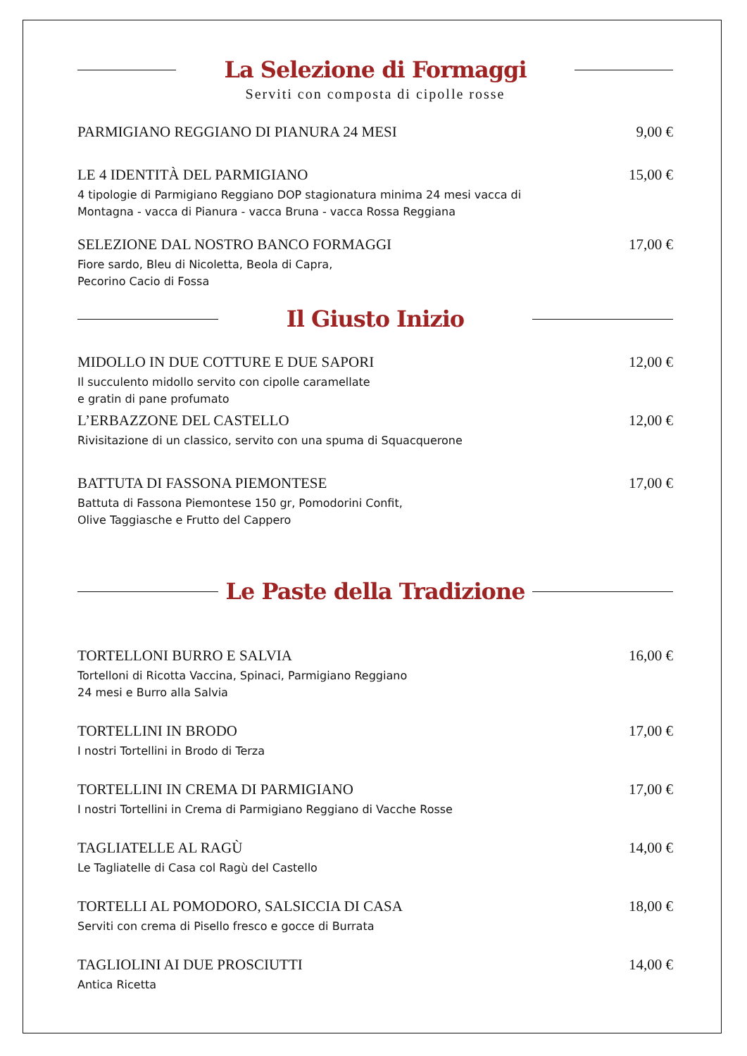La Selezione di Formaggi
Serviti con composta di cipolle rosse
PARMIGIANO REGGIANO DI PIANURA 24 MESI
9,00 €
LE 4 IDENTITÀ DEL PARMIGIANO
4 tipologie di Parmigiano Reggiano DOP stagionatura minima 24 mesi vacca di
Montagna - vacca di Pianura - vacca Bruna - vacca Rossa Reggiana
15,00 €
SELEZIONE DAL NOSTRO BANCO FORMAGGI
Fiore sardo, Bleu di Nicoletta, Beola di Capra,
Pecorino Cacio di Fossa
17,00 €
Il Giusto Inizio
MIDOLLO IN DUE COTTURE E DUE SAPORI
Il succulento midollo servito con cipolle caramellate
e gratin di pane profumato
12,00 €
L’ERBAZZONE DEL CASTELLO
Rivisitazione di un classico, servito con una spuma di Squacquerone
12,00 €
BATTUTA DI FASSONA PIEMONTESE
Battuta di Fassona Piemontese 150 gr, Pomodorini Confit,
Olive Taggiasche e Frutto del Cappero
17,00 €
Le Paste della Tradizione
TORTELLONI BURRO E SALVIA
Tortelloni di Ricotta Vaccina, Spinaci, Parmigiano Reggiano
24 mesi e Burro alla Salvia
16,00 €
TORTELLINI IN BRODO
I nostri Tortellini in Brodo di Terza
17,00 €
TORTELLINI IN CREMA DI PARMIGIANO
I nostri Tortellini in Crema di Parmigiano Reggiano di Vacche Rosse
17,00 €
TAGLIATELLE AL RAGÙ
Le Tagliatelle di Casa col Ragù del Castello
14,00 €
TORTELLI AL POMODORO, SALSICCIA DI CASA
Serviti con crema di Pisello fresco e gocce di Burrata
18,00 €
TAGLIOLINI AI DUE PROSCIUTTI
Antica Ricetta
14,00 €